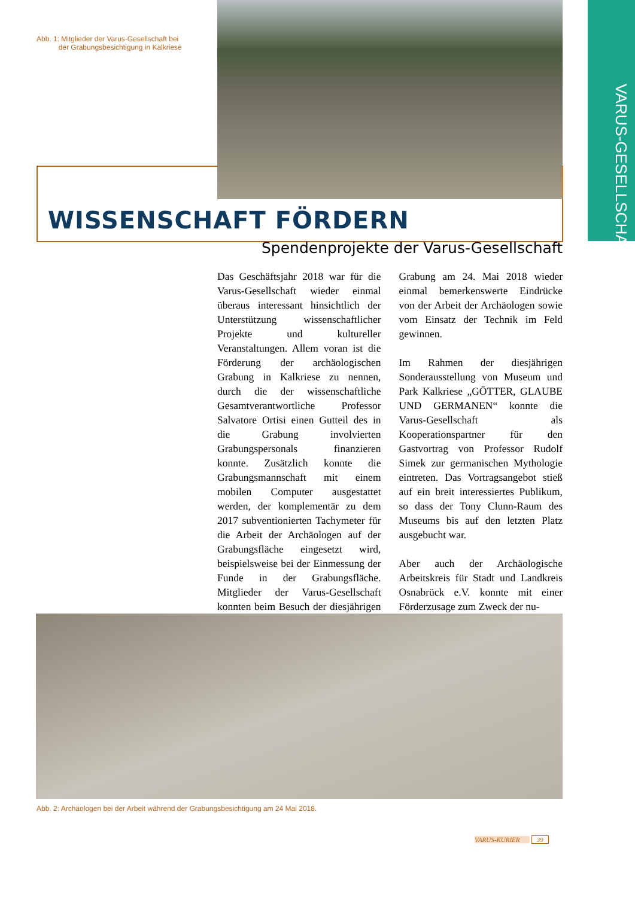VARUS-GESELLSCHAFT
Abb. 1: Mitglieder der Varus-Gesellschaft bei
der Grabungsbesichtigung in Kalkriese
WISSENSCHAFT FÖRDERN
Spendenprojekte der Varus-Gesellschaft
Das Geschäftsjahr 2018 war für die Varus-Gesellschaft wieder einmal überaus interessant hinsichtlich der Unterstützung wissenschaftlicher Projekte und kultureller Veranstaltungen. Allem voran ist die Förderung der archäologischen Grabung in Kalkriese zu nennen, durch die der wissenschaftliche Gesamtverantwortliche Professor Salvatore Ortisi einen Gutteil des in die Grabung involvierten Grabungspersonals finanzieren konnte. Zusätzlich konnte die Grabungsmannschaft mit einem mobilen Computer ausgestattet werden, der komplementär zu dem 2017 subventionierten Tachymeter für die Arbeit der Archäologen auf der Grabungsfläche eingesetzt wird, beispielsweise bei der Einmessung der Funde in der Grabungsfläche. Mitglieder der Varus-Gesellschaft konnten beim Besuch der diesjährigen Grabung am 24. Mai 2018 wieder einmal bemerkenswerte Eindrücke von der Arbeit der Archäologen sowie vom Einsatz der Technik im Feld gewinnen.
Im Rahmen der diesjährigen Sonderausstellung von Museum und Park Kalkriese „GÖTTER, GLAUBE UND GERMANEN“ konnte die Varus-Gesellschaft als Kooperationspartner für den Gastvortrag von Professor Rudolf Simek zur germanischen Mythologie eintreten. Das Vortragsangebot stieß auf ein breit interessiertes Publikum, so dass der Tony Clunn-Raum des Museums bis auf den letzten Platz ausgebucht war.
Aber auch der Archäologische Arbeitskreis für Stadt und Landkreis Osnabrück e.V. konnte mit einer Förderzusage zum Zweck der nu-
Abb. 2: Archäologen bei der Arbeit während der Grabungsbesichtigung am 24 Mai 2018.
VARUS-KURIER 39